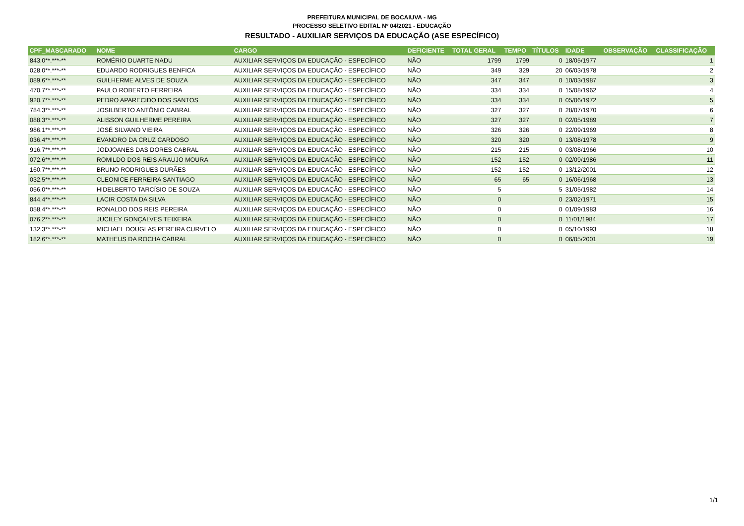PREFEITURA MUNICIPAL DE BOCAIUVA - MG
PROCESSO SELETIVO EDITAL Nº 04/2021 - EDUCAÇÃO
RESULTADO - AUXILIAR SERVIÇOS DA EDUCAÇÃO (ASE ESPECÍFICO)
| CPF_MASCARADO | NOME | CARGO | DEFICIENTE | TOTAL GERAL | TEMPO | TÍTULOS | IDADE | OBSERVAÇÃO | CLASSIFICAÇÃO |
| --- | --- | --- | --- | --- | --- | --- | --- | --- | --- |
| 843.0**.***-** | ROMÉRIO DUARTE NADU | AUXILIAR SERVIÇOS DA EDUCAÇÃO - ESPECÍFICO | NÃO | 1799 | 1799 | 0 | 18/05/1977 | | 1 |
| 028.0**.***-** | EDUARDO RODRIGUES BENFICA | AUXILIAR SERVIÇOS DA EDUCAÇÃO - ESPECÍFICO | NÃO | 349 | 329 | 20 | 06/03/1978 | | 2 |
| 089.6**.***-** | GUILHERME ALVES DE SOUZA | AUXILIAR SERVIÇOS DA EDUCAÇÃO - ESPECÍFICO | NÃO | 347 | 347 | 0 | 10/03/1987 | | 3 |
| 470.7**.***-** | PAULO ROBERTO FERREIRA | AUXILIAR SERVIÇOS DA EDUCAÇÃO - ESPECÍFICO | NÃO | 334 | 334 | 0 | 15/08/1962 | | 4 |
| 920.7**.***-** | PEDRO APARECIDO DOS SANTOS | AUXILIAR SERVIÇOS DA EDUCAÇÃO - ESPECÍFICO | NÃO | 334 | 334 | 0 | 05/06/1972 | | 5 |
| 784.3**.***-** | JOSILBERTO ANTÔNIO CABRAL | AUXILIAR SERVIÇOS DA EDUCAÇÃO - ESPECÍFICO | NÃO | 327 | 327 | 0 | 28/07/1970 | | 6 |
| 088.3**.***-** | ALISSON GUILHERME PEREIRA | AUXILIAR SERVIÇOS DA EDUCAÇÃO - ESPECÍFICO | NÃO | 327 | 327 | 0 | 02/05/1989 | | 7 |
| 986.1**.***-** | JOSÉ SILVANO VIEIRA | AUXILIAR SERVIÇOS DA EDUCAÇÃO - ESPECÍFICO | NÃO | 326 | 326 | 0 | 22/09/1969 | | 8 |
| 036.4**.***-** | EVANDRO DA CRUZ CARDOSO | AUXILIAR SERVIÇOS DA EDUCAÇÃO - ESPECÍFICO | NÃO | 320 | 320 | 0 | 13/08/1978 | | 9 |
| 916.7**.***-** | JODJOANES DAS DORES CABRAL | AUXILIAR SERVIÇOS DA EDUCAÇÃO - ESPECÍFICO | NÃO | 215 | 215 | 0 | 03/08/1966 | | 10 |
| 072.6**.***-** | ROMILDO DOS REIS ARAUJO MOURA | AUXILIAR SERVIÇOS DA EDUCAÇÃO - ESPECÍFICO | NÃO | 152 | 152 | 0 | 02/09/1986 | | 11 |
| 160.7**.***-** | BRUNO RODRIGUES DURÃES | AUXILIAR SERVIÇOS DA EDUCAÇÃO - ESPECÍFICO | NÃO | 152 | 152 | 0 | 13/12/2001 | | 12 |
| 032.5**.***-** | CLEONICE FERREIRA SANTIAGO | AUXILIAR SERVIÇOS DA EDUCAÇÃO - ESPECÍFICO | NÃO | 65 | 65 | 0 | 16/06/1968 | | 13 |
| 056.0**.***-** | HIDELBERTO TARCÍSIO DE SOUZA | AUXILIAR SERVIÇOS DA EDUCAÇÃO - ESPECÍFICO | NÃO | 5 | | 5 | 31/05/1982 | | 14 |
| 844.4**.***-** | LACIR COSTA DA SILVA | AUXILIAR SERVIÇOS DA EDUCAÇÃO - ESPECÍFICO | NÃO | 0 | | 0 | 23/02/1971 | | 15 |
| 058.4**.***-** | RONALDO DOS REIS PEREIRA | AUXILIAR SERVIÇOS DA EDUCAÇÃO - ESPECÍFICO | NÃO | 0 | | 0 | 01/09/1983 | | 16 |
| 076.2**.***-** | JUCILEY GONÇALVES TEIXEIRA | AUXILIAR SERVIÇOS DA EDUCAÇÃO - ESPECÍFICO | NÃO | 0 | | 0 | 11/01/1984 | | 17 |
| 132.3**.***-** | MICHAEL DOUGLAS PEREIRA CURVELO | AUXILIAR SERVIÇOS DA EDUCAÇÃO - ESPECÍFICO | NÃO | 0 | | 0 | 05/10/1993 | | 18 |
| 182.6**.***-** | MATHEUS DA ROCHA CABRAL | AUXILIAR SERVIÇOS DA EDUCAÇÃO - ESPECÍFICO | NÃO | 0 | | 0 | 06/05/2001 | | 19 |
1/1